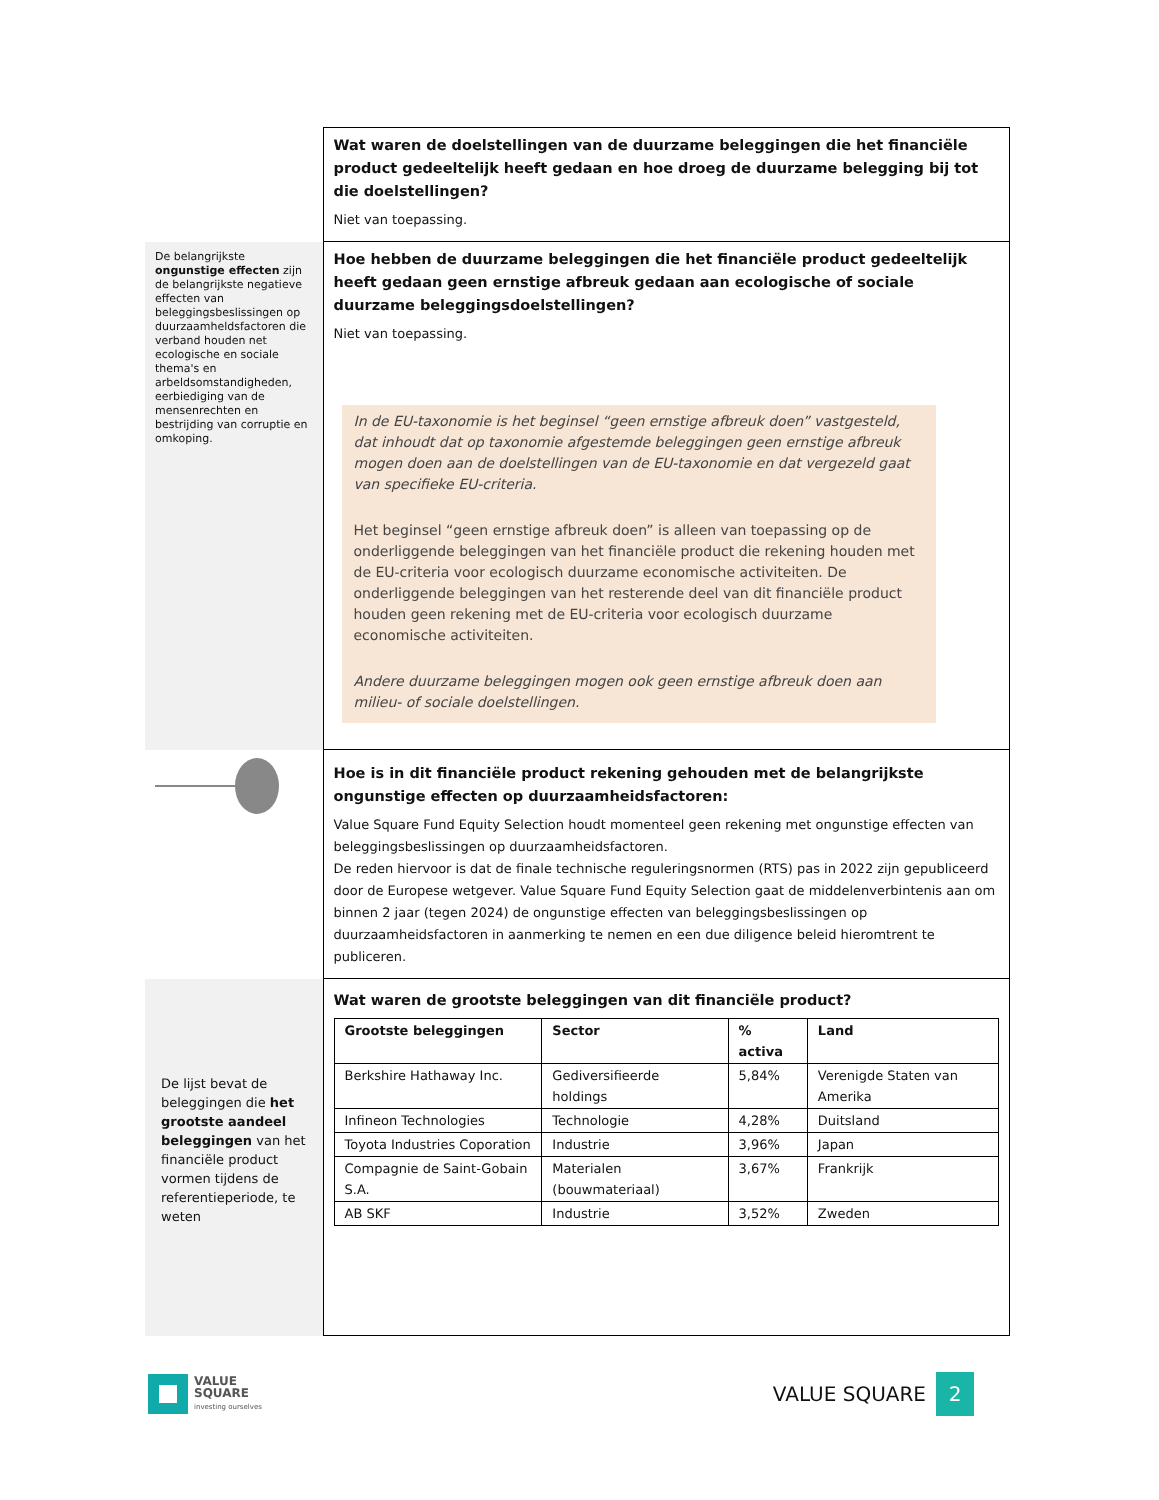| | Wat waren de doelstellingen van de duurzame beleggingen die het financiële product gedeeltelijk heeft gedaan en hoe droeg de duurzame belegging bij tot die doelstellingen? Niet van toepassing. |
| De belangrijkste ongunstige effecten zijn de belangrijkste negatieve effecten van beleggingsbeslissingen op duurzaamheldsfactoren die verband houden net ecologische en sociale thema's en arbeldsomstandigheden, eerbiediging van de mensenrechten en bestrijding van corruptie en omkoping. | Hoe hebben de duurzame beleggingen die het financiële product gedeeltelijk heeft gedaan geen ernstige afbreuk gedaan aan ecologische of sociale duurzame beleggingsdoelstellingen? Niet van toepassing. In de EU-taxonomie is het beginsel “geen ernstige afbreuk doen” vastgesteld, dat inhoudt dat op taxonomie afgestemde beleggingen geen ernstige afbreuk mogen doen aan de doelstellingen van de EU-taxonomie en dat vergezeld gaat van specifieke EU-criteria. Het beginsel “geen ernstige afbreuk doen” is alleen van toepassing op de onderliggende beleggingen van het financiële product die rekening houden met de EU-criteria voor ecologisch duurzame economische activiteiten. De onderliggende beleggingen van het resterende deel van dit financiële product houden geen rekening met de EU-criteria voor ecologisch duurzame economische activiteiten. Andere duurzame beleggingen mogen ook geen ernstige afbreuk doen aan milieu- of sociale doelstellingen. |
| | Hoe is in dit financiële product rekening gehouden met de belangrijkste ongunstige effecten op duurzaamheidsfactoren: Value Square Fund Equity Selection houdt momenteel geen rekening met ongunstige effecten van beleggingsbeslissingen op duurzaamheidsfactoren. De reden hiervoor is dat de finale technische reguleringsnormen (RTS) pas in 2022 zijn gepubliceerd door de Europese wetgever. Value Square Fund Equity Selection gaat de middelenverbintenis aan om binnen 2 jaar (tegen 2024) de ongunstige effecten van beleggingsbeslissingen op duurzaamheidsfactoren in aanmerking te nemen en een due diligence beleid hieromtrent te publiceren. |
| De lijst bevat de beleggingen die het grootste aandeel beleggingen van het financiële product vormen tijdens de referentieperiode, te weten | Wat waren de grootste beleggingen van dit financiële product? / Grootste beleggingen / Sector / % activa / Land / / --- / --- / --- / --- / / Berkshire Hathaway Inc. / Gediversifieerde holdings / 5,84% / Verenigde Staten van Amerika / / Infineon Technologies / Technologie / 4,28% / Duitsland / / Toyota Industries Coporation / Industrie / 3,96% / Japan / / Compagnie de Saint-Gobain S.A. / Materialen (bouwmateriaal) / 3,67% / Frankrijk / / AB SKF / Industrie / 3,52% / Zweden / |
VALUE
SQUARE
investing ourselves
VALUE SQUARE
2